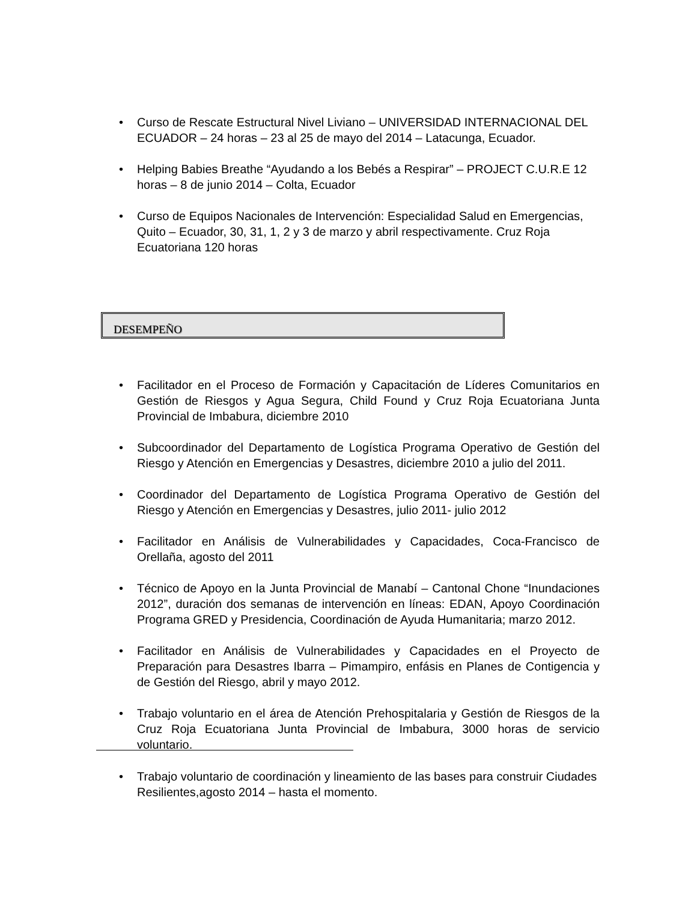• Curso de Rescate Estructural Nivel Liviano – UNIVERSIDAD INTERNACIONAL DEL ECUADOR – 24 horas – 23 al 25 de mayo del 2014 – Latacunga, Ecuador.
• Helping Babies Breathe “Ayudando a los Bebés a Respirar” – PROJECT C.U.R.E 12 horas – 8 de junio 2014 – Colta, Ecuador
• Curso de Equipos Nacionales de Intervención: Especialidad Salud en Emergencias, Quito – Ecuador, 30, 31, 1, 2 y 3 de marzo y abril respectivamente. Cruz Roja Ecuatoriana 120 horas
DESEMPEÑO
• Facilitador en el Proceso de Formación y Capacitación de Líderes Comunitarios en Gestión de Riesgos y Agua Segura, Child Found y Cruz Roja Ecuatoriana Junta Provincial de Imbabura, diciembre 2010
• Subcoordinador del Departamento de Logística Programa Operativo de Gestión del Riesgo y Atención en Emergencias y Desastres, diciembre 2010 a julio del 2011.
• Coordinador del Departamento de Logística Programa Operativo de Gestión del Riesgo y Atención en Emergencias y Desastres, julio 2011- julio 2012
• Facilitador en Análisis de Vulnerabilidades y Capacidades, Coca-Francisco de Orellaña, agosto del 2011
• Técnico de Apoyo en la Junta Provincial de Manabí – Cantonal Chone “Inundaciones 2012”, duración dos semanas de intervención en líneas: EDAN, Apoyo Coordinación Programa GRED y Presidencia, Coordinación de Ayuda Humanitaria; marzo 2012.
• Facilitador en Análisis de Vulnerabilidades y Capacidades en el Proyecto de Preparación para Desastres Ibarra – Pimampiro, enfásis en Planes de Contigencia y de Gestión del Riesgo, abril y mayo 2012.
• Trabajo voluntario en el área de Atención Prehospitalaria y Gestión de Riesgos de la Cruz Roja Ecuatoriana Junta Provincial de Imbabura, 3000 horas de servicio voluntario.
• Trabajo voluntario de coordinación y lineamiento de las bases para construir Ciudades Resilientes,agosto 2014 – hasta el momento.